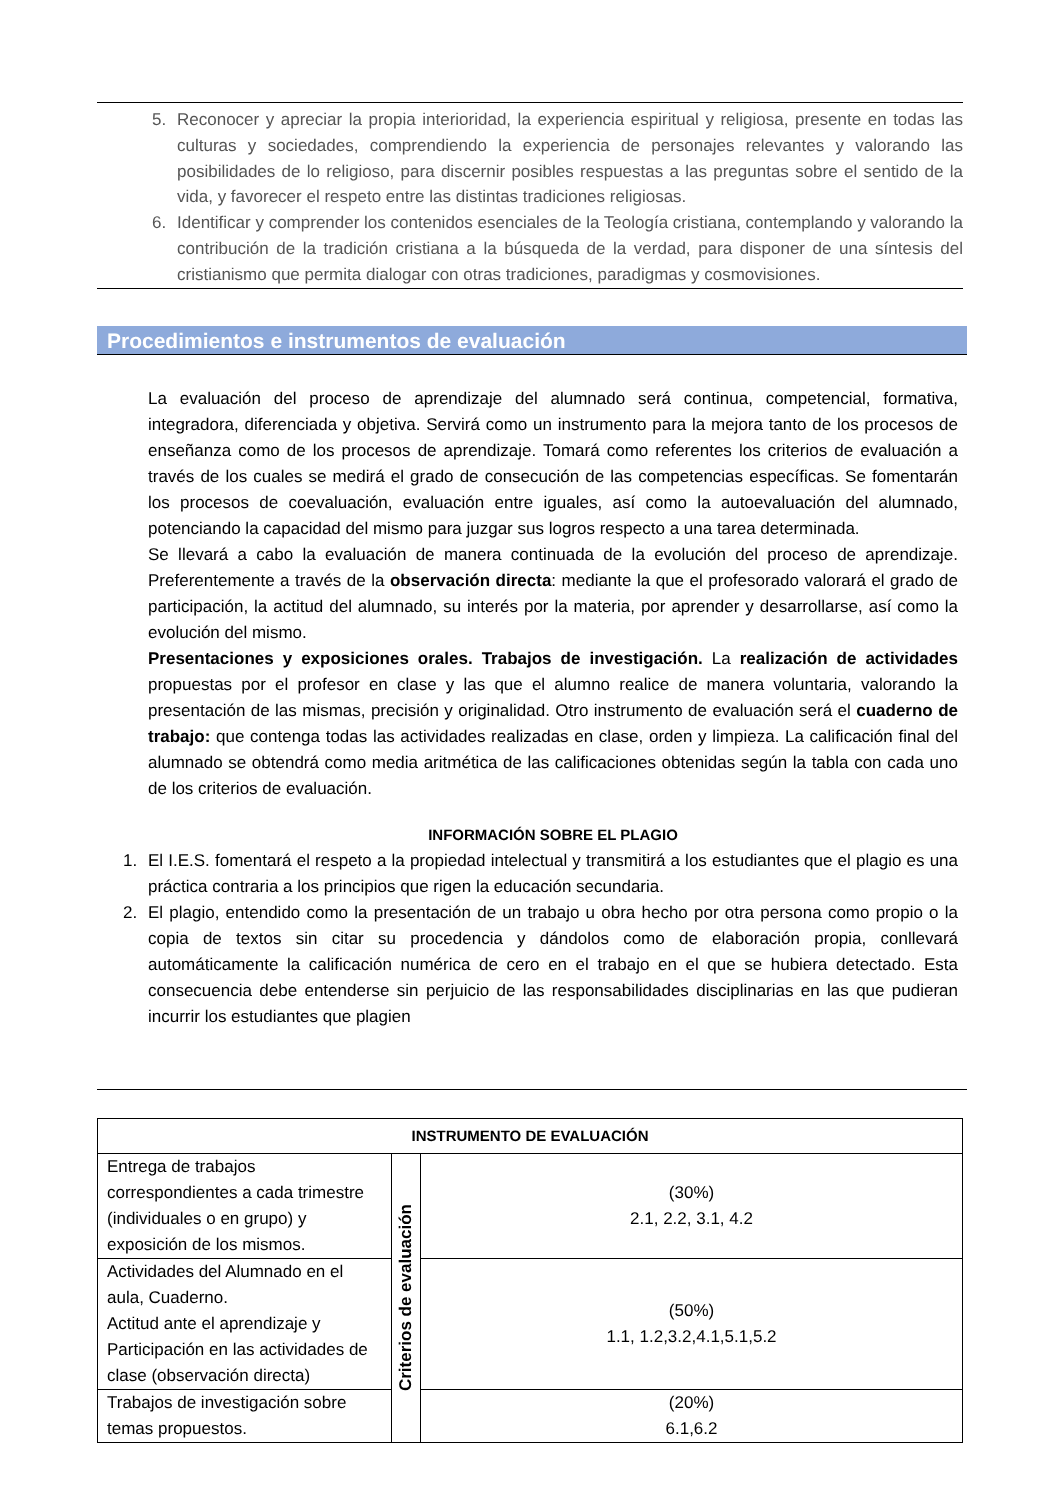5. Reconocer y apreciar la propia interioridad, la experiencia espiritual y religiosa, presente en todas las culturas y sociedades, comprendiendo la experiencia de personajes relevantes y valorando las posibilidades de lo religioso, para discernir posibles respuestas a las preguntas sobre el sentido de la vida, y favorecer el respeto entre las distintas tradiciones religiosas.
6. Identificar y comprender los contenidos esenciales de la Teología cristiana, contemplando y valorando la contribución de la tradición cristiana a la búsqueda de la verdad, para disponer de una síntesis del cristianismo que permita dialogar con otras tradiciones, paradigmas y cosmovisiones.
Procedimientos e instrumentos de evaluación
La evaluación del proceso de aprendizaje del alumnado será continua, competencial, formativa, integradora, diferenciada y objetiva. Servirá como un instrumento para la mejora tanto de los procesos de enseñanza como de los procesos de aprendizaje. Tomará como referentes los criterios de evaluación a través de los cuales se medirá el grado de consecución de las competencias específicas. Se fomentarán los procesos de coevaluación, evaluación entre iguales, así como la autoevaluación del alumnado, potenciando la capacidad del mismo para juzgar sus logros respecto a una tarea determinada.
Se llevará a cabo la evaluación de manera continuada de la evolución del proceso de aprendizaje. Preferentemente a través de la observación directa: mediante la que el profesorado valorará el grado de participación, la actitud del alumnado, su interés por la materia, por aprender y desarrollarse, así como la evolución del mismo.
Presentaciones y exposiciones orales. Trabajos de investigación. La realización de actividades propuestas por el profesor en clase y las que el alumno realice de manera voluntaria, valorando la presentación de las mismas, precisión y originalidad. Otro instrumento de evaluación será el cuaderno de trabajo: que contenga todas las actividades realizadas en clase, orden y limpieza. La calificación final del alumnado se obtendrá como media aritmética de las calificaciones obtenidas según la tabla con cada uno de los criterios de evaluación.
INFORMACIÓN SOBRE EL PLAGIO
1. El I.E.S. fomentará el respeto a la propiedad intelectual y transmitirá a los estudiantes que el plagio es una práctica contraria a los principios que rigen la educación secundaria.
2. El plagio, entendido como la presentación de un trabajo u obra hecho por otra persona como propio o la copia de textos sin citar su procedencia y dándolos como de elaboración propia, conllevará automáticamente la calificación numérica de cero en el trabajo en el que se hubiera detectado. Esta consecuencia debe entenderse sin perjuicio de las responsabilidades disciplinarias en las que pudieran incurrir los estudiantes que plagien
| INSTRUMENTO DE EVALUACIÓN | | |
| --- | --- | --- |
| Entrega de trabajos correspondientes a cada trimestre (individuales o en grupo) y exposición de los mismos. | Criterios de evaluación | (30%) 2.1, 2.2, 3.1, 4.2 |
| Actividades del Alumnado en el aula, Cuaderno. Actitud ante el aprendizaje y Participación en las actividades de clase (observación directa) | | (50%) 1.1, 1.2,3.2,4.1,5.1,5.2 |
| Trabajos de investigación sobre temas propuestos. | | (20%) 6.1,6.2 |